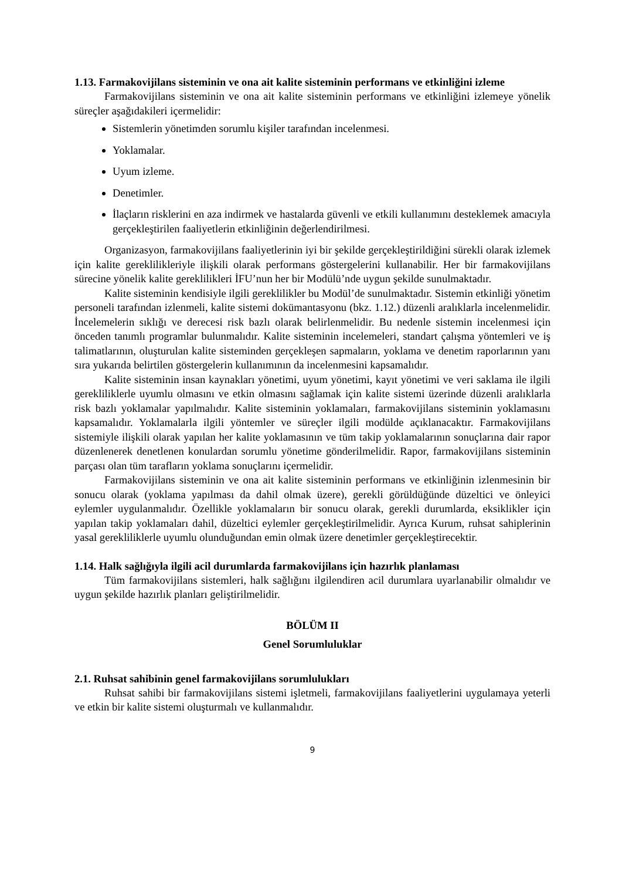1.13. Farmakovijilans sisteminin ve ona ait kalite sisteminin performans ve etkinliğini izleme
Farmakovijilans sisteminin ve ona ait kalite sisteminin performans ve etkinliğini izlemeye yönelik süreçler aşağıdakileri içermelidir:
Sistemlerin yönetimden sorumlu kişiler tarafından incelenmesi.
Yoklamalar.
Uyum izleme.
Denetimler.
İlaçların risklerini en aza indirmek ve hastalarda güvenli ve etkili kullanımını desteklemek amacıyla gerçekleştirilen faaliyetlerin etkinliğinin değerlendirilmesi.
Organizasyon, farmakovijilans faaliyetlerinin iyi bir şekilde gerçekleştirildiğini sürekli olarak izlemek için kalite gereklilikleriyle ilişkili olarak performans göstergelerini kullanabilir. Her bir farmakovijilans sürecine yönelik kalite gereklilikleri İFU’nun her bir Modülü’nde uygun şekilde sunulmaktadır.
Kalite sisteminin kendisiyle ilgili gereklilikler bu Modül’de sunulmaktadır. Sistemin etkinliği yönetim personeli tarafından izlenmeli, kalite sistemi dokümantasyonu (bkz. 1.12.) düzenli aralıklarla incelenmelidir. İncelemelerin sıklığı ve derecesi risk bazlı olarak belirlenmelidir. Bu nedenle sistemin incelenmesi için önceden tanımlı programlar bulunmalıdır. Kalite sisteminin incelemeleri, standart çalışma yöntemleri ve iş talimatlarının, oluşturulan kalite sisteminden gerçekleşen sapmaların, yoklama ve denetim raporlarının yanı sıra yukarıda belirtilen göstergelerin kullanımının da incelenmesini kapsamalıdır.
Kalite sisteminin insan kaynakları yönetimi, uyum yönetimi, kayıt yönetimi ve veri saklama ile ilgili gerekliliklerle uyumlu olmasını ve etkin olmasını sağlamak için kalite sistemi üzerinde düzenli aralıklarla risk bazlı yoklamalar yapılmalıdır. Kalite sisteminin yoklamaları, farmakovijilans sisteminin yoklamasını kapsamalıdır. Yoklamalarla ilgili yöntemler ve süreçler ilgili modülde açıklanacaktır. Farmakovijilans sistemiyle ilişkili olarak yapılan her kalite yoklamasının ve tüm takip yoklamalarının sonuçlarına dair rapor düzenlenerek denetlenen konulardan sorumlu yönetime gönderilmelidir. Rapor, farmakovijilans sisteminin parçası olan tüm tarafların yoklama sonuçlarını içermelidir.
Farmakovijilans sisteminin ve ona ait kalite sisteminin performans ve etkinliğinin izlenmesinin bir sonucu olarak (yoklama yapılması da dahil olmak üzere), gerekli görüldüğünde düzeltici ve önleyici eylemler uygulanmalıdır. Özellikle yoklamaların bir sonucu olarak, gerekli durumlarda, eksiklikler için yapılan takip yoklamaları dahil, düzeltici eylemler gerçekleştirilmelidir. Ayrıca Kurum, ruhsat sahiplerinin yasal gerekliliklerle uyumlu olunduğundan emin olmak üzere denetimler gerçekleştirecektir.
1.14. Halk sağlığıyla ilgili acil durumlarda farmakovijilans için hazırlık planlaması
Tüm farmakovijilans sistemleri, halk sağlığını ilgilendiren acil durumlara uyarlanabilir olmalıdır ve uygun şekilde hazırlık planları geliştirilmelidir.
BÖLÜM II
Genel Sorumluluklar
2.1. Ruhsat sahibinin genel farmakovijilans sorumlulukları
Ruhsat sahibi bir farmakovijilans sistemi işletmeli, farmakovijilans faaliyetlerini uygulamaya yeterli ve etkin bir kalite sistemi oluşturmalı ve kullanmalıdır.
9